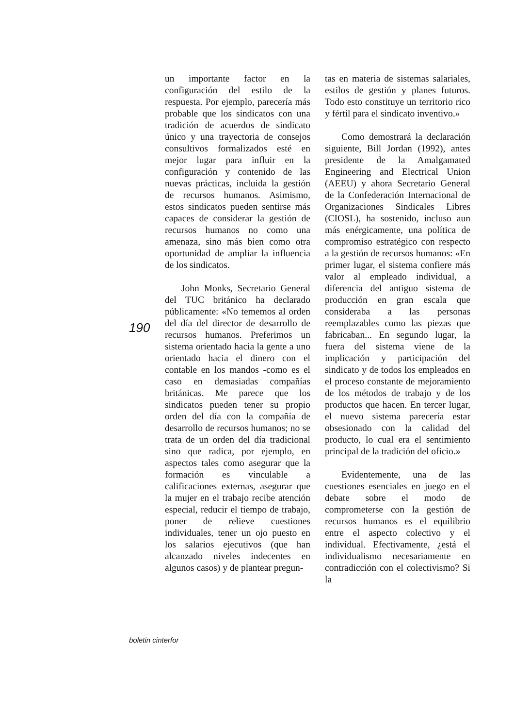190
un importante factor en la configuración del estilo de la respuesta. Por ejemplo, parecería más probable que los sindicatos con una tradición de acuerdos de sindicato único y una trayectoria de consejos consultivos formalizados esté en mejor lugar para influir en la configuración y contenido de las nuevas prácticas, incluida la gestión de recursos humanos. Asimismo, estos sindicatos pueden sentirse más capaces de considerar la gestión de recursos humanos no como una amenaza, sino más bien como otra oportunidad de ampliar la influencia de los sindicatos.
John Monks, Secretario General del TUC británico ha declarado públicamente: «No tememos al orden del día del director de desarrollo de recursos humanos. Preferimos un sistema orientado hacia la gente a uno orientado hacia el dinero con el contable en los mandos -como es el caso en demasiadas compañías británicas. Me parece que los sindicatos pueden tener su propio orden del día con la compañía de desarrollo de recursos humanos; no se trata de un orden del día tradicional sino que radica, por ejemplo, en aspectos tales como asegurar que la formación es vinculable a calificaciones externas, asegurar que la mujer en el trabajo recibe atención especial, reducir el tiempo de trabajo, poner de relieve cuestiones individuales, tener un ojo puesto en los salarios ejecutivos (que han alcanzado niveles indecentes en algunos casos) y de plantear pregun-
tas en materia de sistemas salariales, estilos de gestión y planes futuros. Todo esto constituye un territorio rico y fértil para el sindicato inventivo.»
Como demostrará la declaración siguiente, Bill Jordan (1992), antes presidente de la Amalgamated Engineering and Electrical Union (AEEU) y ahora Secretario General de la Confederación Internacional de Organizaciones Sindicales Libres (CIOSL), ha sostenido, incluso aun más enérgicamente, una política de compromiso estratégico con respecto a la gestión de recursos humanos: «En primer lugar, el sistema confiere más valor al empleado individual, a diferencia del antiguo sistema de producción en gran escala que consideraba a las personas reemplazables como las piezas que fabricaban... En segundo lugar, la fuera del sistema viene de la implicación y participación del sindicato y de todos los empleados en el proceso constante de mejoramiento de los métodos de trabajo y de los productos que hacen. En tercer lugar, el nuevo sistema parecería estar obsesionado con la calidad del producto, lo cual era el sentimiento principal de la tradición del oficio.»
Evidentemente, una de las cuestiones esenciales en juego en el debate sobre el modo de comprometerse con la gestión de recursos humanos es el equilibrio entre el aspecto colectivo y el individual. Efectivamente, ¿está el individualismo necesariamente en contradicción con el colectivismo? Si la
boletin cinterfor